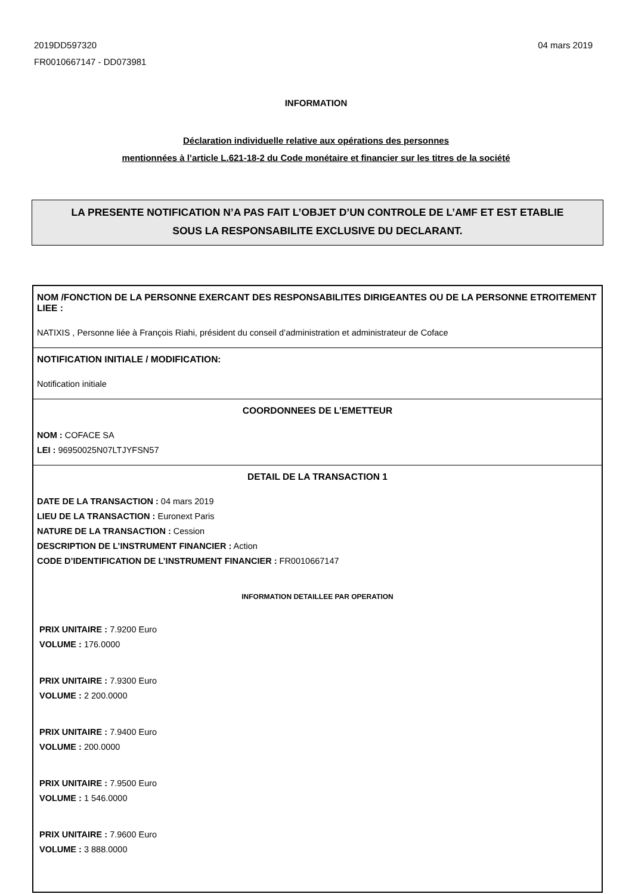2019DD597320
FR0010667147 - DD073981
04 mars 2019
INFORMATION
Déclaration individuelle relative aux opérations des personnes
mentionnées à l’article L.621-18-2 du Code monétaire et financier sur les titres de la société
LA PRESENTE NOTIFICATION N’A PAS FAIT L’OBJET D’UN CONTROLE DE L’AMF ET EST ETABLIE
SOUS LA RESPONSABILITE EXCLUSIVE DU DECLARANT.
NOM /FONCTION DE LA PERSONNE EXERCANT DES RESPONSABILITES DIRIGEANTES OU DE LA PERSONNE ETROITEMENT LIEE :
NATIXIS , Personne liée à François Riahi, président du conseil d’administration et administrateur de Coface
NOTIFICATION INITIALE / MODIFICATION:
Notification initiale
COORDONNEES DE L’EMETTEUR
NOM : COFACE SA
LEI : 96950025N07LTJYFSN57
DETAIL DE LA TRANSACTION 1
DATE DE LA TRANSACTION : 04 mars 2019
LIEU DE LA TRANSACTION : Euronext Paris
NATURE DE LA TRANSACTION : Cession
DESCRIPTION DE L’INSTRUMENT FINANCIER : Action
CODE D’IDENTIFICATION DE L’INSTRUMENT FINANCIER : FR0010667147
INFORMATION DETAILLEE PAR OPERATION
PRIX UNITAIRE : 7.9200 Euro
VOLUME : 176.0000
PRIX UNITAIRE : 7.9300 Euro
VOLUME : 2 200.0000
PRIX UNITAIRE : 7.9400 Euro
VOLUME : 200.0000
PRIX UNITAIRE : 7.9500 Euro
VOLUME : 1 546.0000
PRIX UNITAIRE : 7.9600 Euro
VOLUME : 3 888.0000